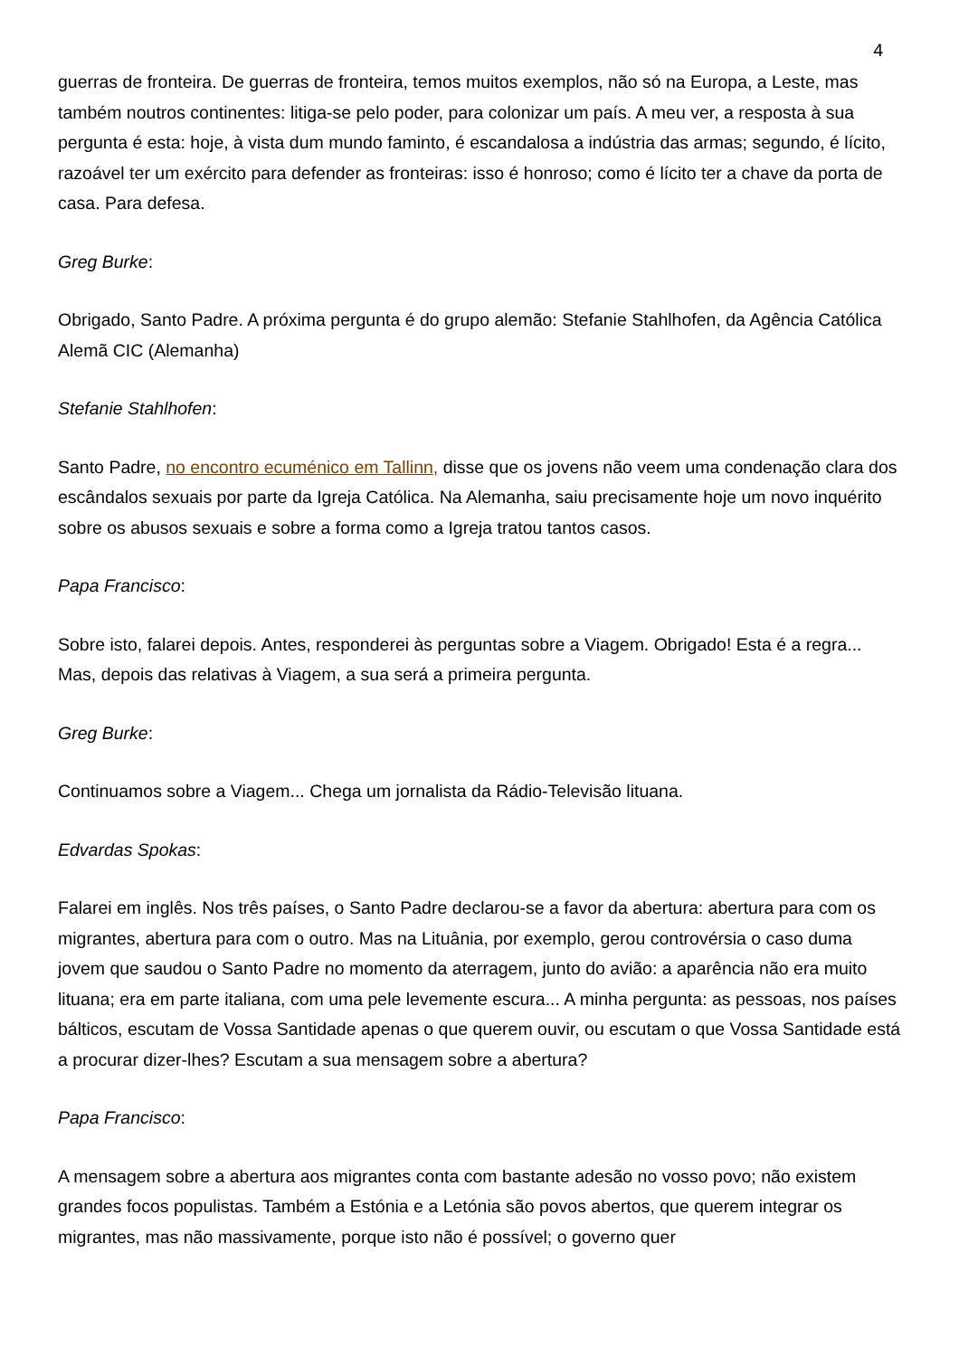4
guerras de fronteira. De guerras de fronteira, temos muitos exemplos, não só na Europa, a Leste, mas também noutros continentes: litiga-se pelo poder, para colonizar um país. A meu ver, a resposta à sua pergunta é esta: hoje, à vista dum mundo faminto, é escandalosa a indústria das armas; segundo, é lícito, razoável ter um exército para defender as fronteiras: isso é honroso; como é lícito ter a chave da porta de casa. Para defesa.
Greg Burke:
Obrigado, Santo Padre. A próxima pergunta é do grupo alemão: Stefanie Stahlhofen, da Agência Católica Alemã CIC (Alemanha)
Stefanie Stahlhofen:
Santo Padre, no encontro ecuménico em Tallinn, disse que os jovens não veem uma condenação clara dos escândalos sexuais por parte da Igreja Católica. Na Alemanha, saiu precisamente hoje um novo inquérito sobre os abusos sexuais e sobre a forma como a Igreja tratou tantos casos.
Papa Francisco:
Sobre isto, falarei depois. Antes, responderei às perguntas sobre a Viagem. Obrigado! Esta é a regra... Mas, depois das relativas à Viagem, a sua será a primeira pergunta.
Greg Burke:
Continuamos sobre a Viagem... Chega um jornalista da Rádio-Televisão lituana.
Edvardas Spokas:
Falarei em inglês. Nos três países, o Santo Padre declarou-se a favor da abertura: abertura para com os migrantes, abertura para com o outro. Mas na Lituânia, por exemplo, gerou controvérsia o caso duma jovem que saudou o Santo Padre no momento da aterragem, junto do avião: a aparência não era muito lituana; era em parte italiana, com uma pele levemente escura... A minha pergunta: as pessoas, nos países bálticos, escutam de Vossa Santidade apenas o que querem ouvir, ou escutam o que Vossa Santidade está a procurar dizer-lhes? Escutam a sua mensagem sobre a abertura?
Papa Francisco:
A mensagem sobre a abertura aos migrantes conta com bastante adesão no vosso povo; não existem grandes focos populistas. Também a Estónia e a Letónia são povos abertos, que querem integrar os migrantes, mas não massivamente, porque isto não é possível; o governo quer